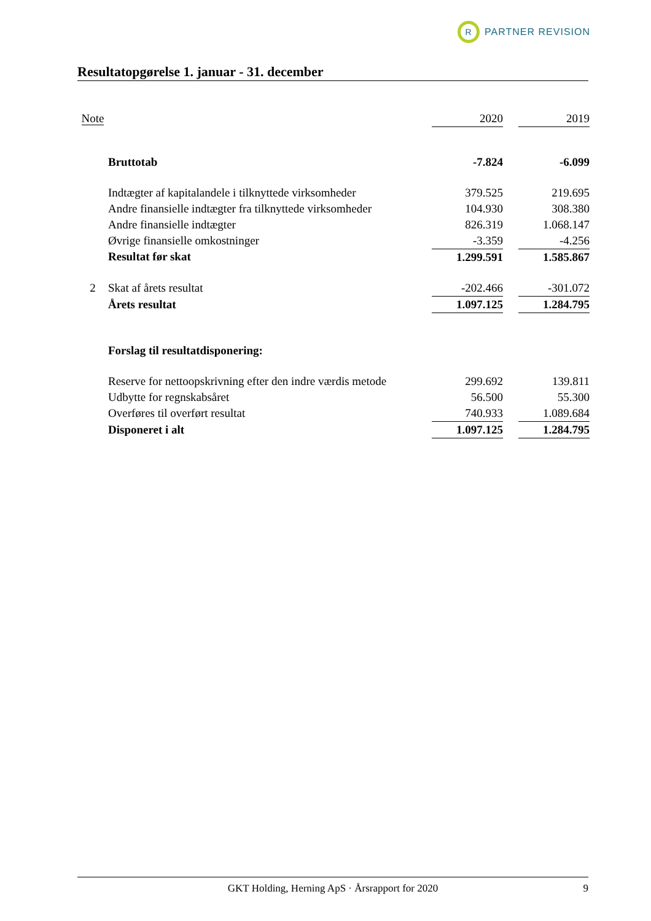R
PARTNER REVISION
Resultatopgørelse 1. januar - 31. december
| Note | | 2020 | | 2019 |
| --- | --- | --- | --- | --- |
| | Bruttotab | -7.824 | | -6.099 |
| | Indtægter af kapitalandele i tilknyttede virksomheder | 379.525 | | 219.695 |
| | Andre finansielle indtægter fra tilknyttede virksomheder | 104.930 | | 308.380 |
| | Andre finansielle indtægter | 826.319 | | 1.068.147 |
| | Øvrige finansielle omkostninger | -3.359 | | -4.256 |
| | Resultat før skat | 1.299.591 | | 1.585.867 |
| 2 | Skat af årets resultat | -202.466 | | -301.072 |
| | Årets resultat | 1.097.125 | | 1.284.795 |
| | Forslag til resultatdisponering: | | | |
| | Reserve for nettoopskrivning efter den indre værdis metode | 299.692 | | 139.811 |
| | Udbytte for regnskabsåret | 56.500 | | 55.300 |
| | Overføres til overført resultat | 740.933 | | 1.089.684 |
| | Disponeret i alt | 1.097.125 | | 1.284.795 |
GKT Holding, Herning ApS · Årsrapport for 2020 9